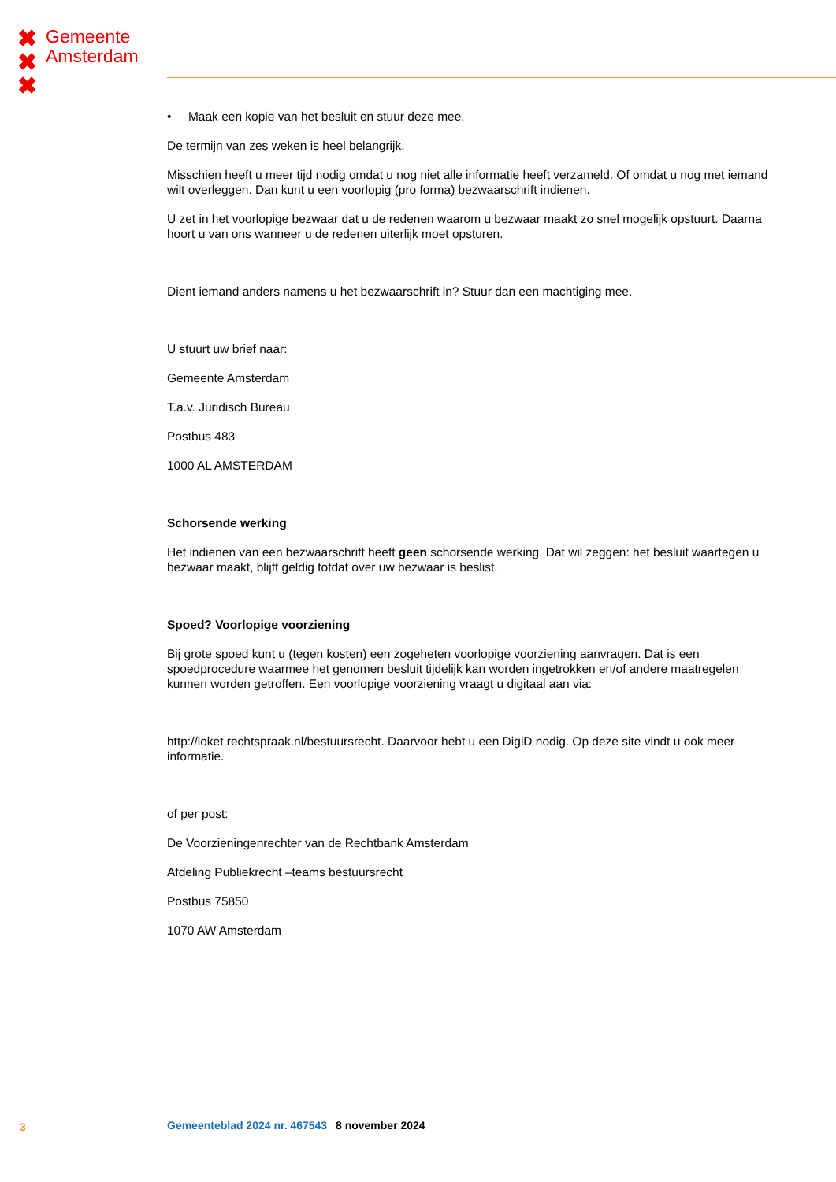✖
✖
✖
Gemeente
Amsterdam
• Maak een kopie van het besluit en stuur deze mee.
De termijn van zes weken is heel belangrijk.
Misschien heeft u meer tijd nodig omdat u nog niet alle informatie heeft verzameld. Of omdat u nog met iemand wilt overleggen. Dan kunt u een voorlopig (pro forma) bezwaarschrift indienen.
U zet in het voorlopige bezwaar dat u de redenen waarom u bezwaar maakt zo snel mogelijk opstuurt. Daarna hoort u van ons wanneer u de redenen uiterlijk moet opsturen.
Dient iemand anders namens u het bezwaarschrift in? Stuur dan een machtiging mee.
U stuurt uw brief naar:
Gemeente Amsterdam
T.a.v. Juridisch Bureau
Postbus 483
1000 AL AMSTERDAM
Schorsende werking
Het indienen van een bezwaarschrift heeft geen schorsende werking. Dat wil zeggen: het besluit waartegen u bezwaar maakt, blijft geldig totdat over uw bezwaar is beslist.
Spoed? Voorlopige voorziening
Bij grote spoed kunt u (tegen kosten) een zogeheten voorlopige voorziening aanvragen. Dat is een spoedprocedure waarmee het genomen besluit tijdelijk kan worden ingetrokken en/of andere maatregelen kunnen worden getroffen. Een voorlopige voorziening vraagt u digitaal aan via:
http://loket.rechtspraak.nl/bestuursrecht. Daarvoor hebt u een DigiD nodig. Op deze site vindt u ook meer informatie.
of per post:
De Voorzieningenrechter van de Rechtbank Amsterdam
Afdeling Publiekrecht –teams bestuursrecht
Postbus 75850
1070 AW Amsterdam
3 Gemeenteblad 2024 nr. 467543 8 november 2024